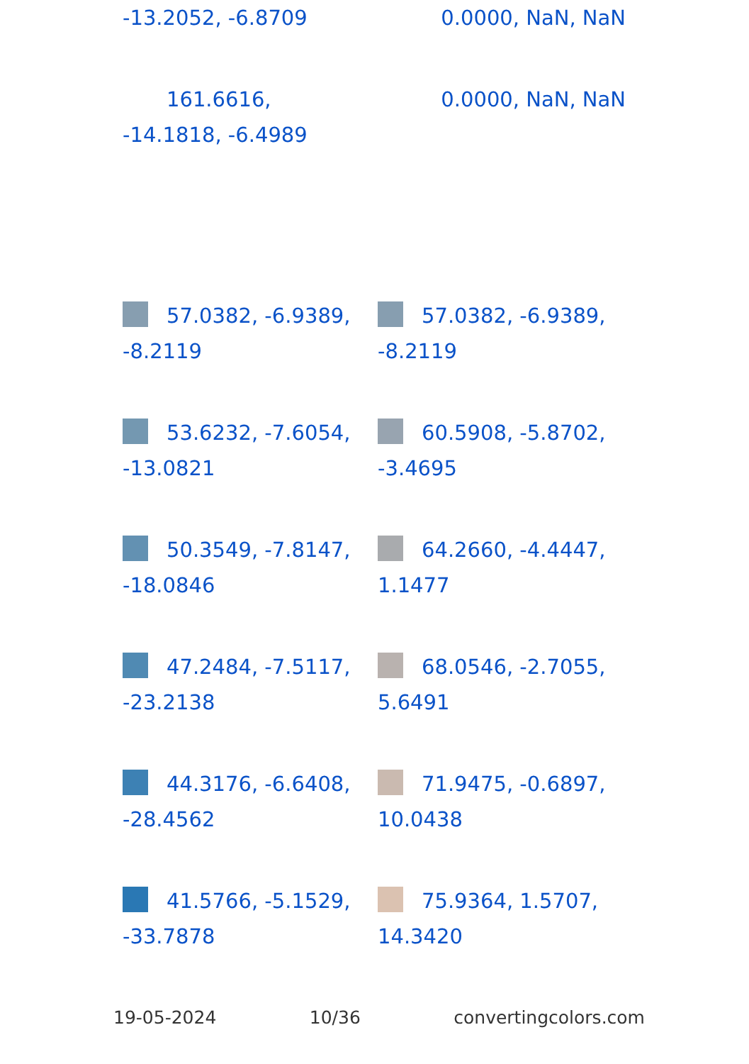-13.2052, -6.8709 0.0000, NaN, NaN
161.6616,
-14.1818, -6.4989
0.0000, NaN, NaN
57.0382, -6.9389,
-8.2119
57.0382, -6.9389,
-8.2119
53.6232, -7.6054,
-13.0821
60.5908, -5.8702,
-3.4695
50.3549, -7.8147,
-18.0846
64.2660, -4.4447,
1.1477
47.2484, -7.5117,
-23.2138
68.0546, -2.7055,
5.6491
44.3176, -6.6408,
-28.4562
71.9475, -0.6897,
10.0438
41.5766, -5.1529,
-33.7878
75.9364, 1.5707,
14.3420
19-05-2024 10/36 convertingcolors.com